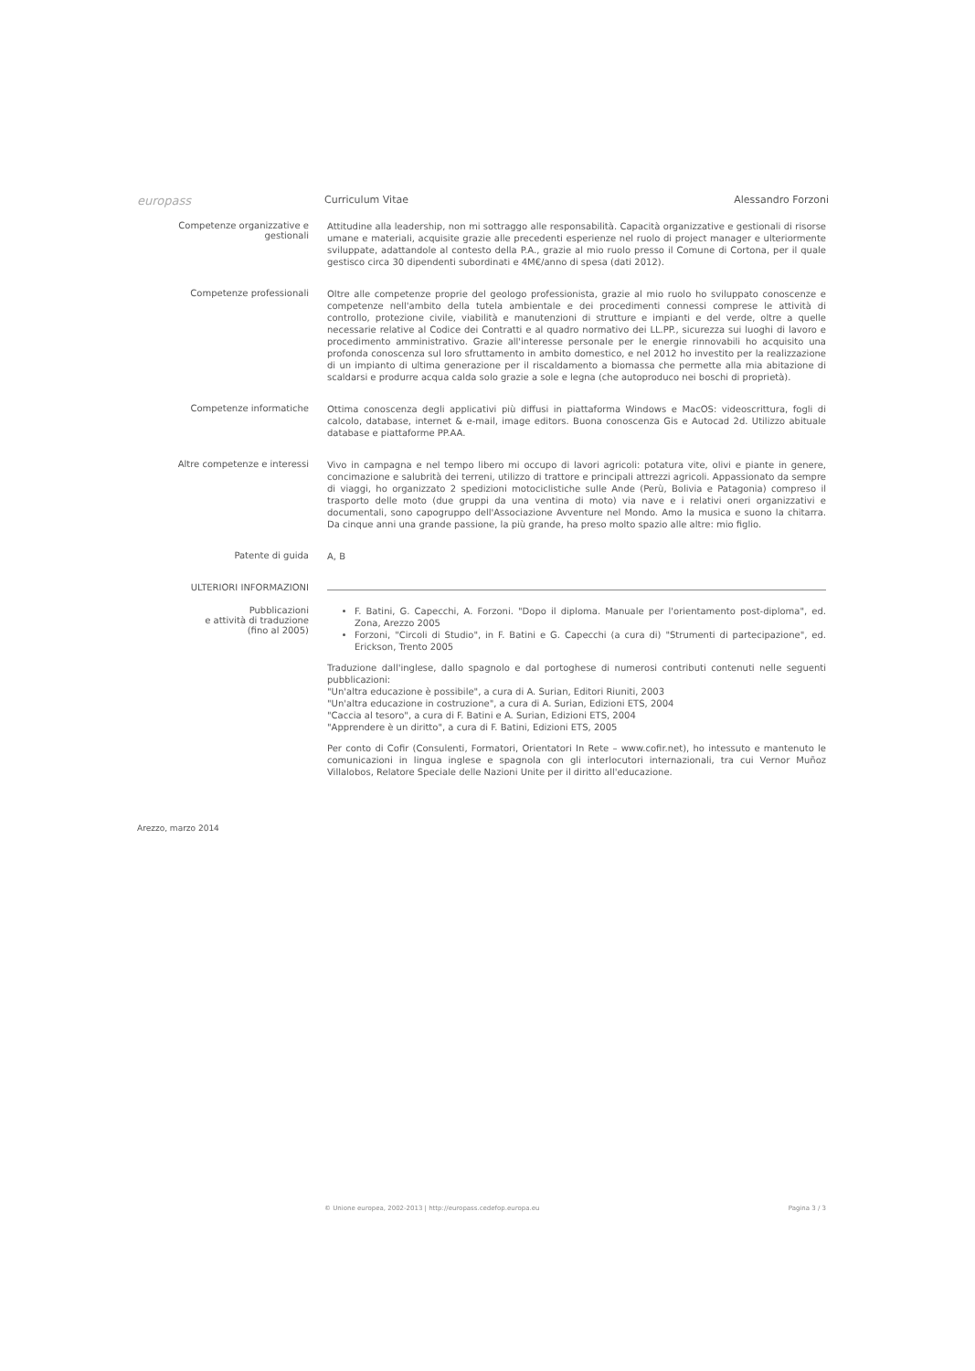europass
Curriculum Vitae Alessandro Forzoni
Competenze organizzative e gestionali
Attitudine alla leadership, non mi sottraggo alle responsabilità. Capacità organizzative e gestionali di risorse umane e materiali, acquisite grazie alle precedenti esperienze nel ruolo di project manager e ulteriormente sviluppate, adattandole al contesto della P.A., grazie al mio ruolo presso il Comune di Cortona, per il quale gestisco circa 30 dipendenti subordinati e 4M€/anno di spesa (dati 2012).
Competenze professionali
Oltre alle competenze proprie del geologo professionista, grazie al mio ruolo ho sviluppato conoscenze e competenze nell'ambito della tutela ambientale e dei procedimenti connessi comprese le attività di controllo, protezione civile, viabilità e manutenzioni di strutture e impianti e del verde, oltre a quelle necessarie relative al Codice dei Contratti e al quadro normativo dei LL.PP., sicurezza sui luoghi di lavoro e procedimento amministrativo. Grazie all'interesse personale per le energie rinnovabili ho acquisito una profonda conoscenza sul loro sfruttamento in ambito domestico, e nel 2012 ho investito per la realizzazione di un impianto di ultima generazione per il riscaldamento a biomassa che permette alla mia abitazione di scaldarsi e produrre acqua calda solo grazie a sole e legna (che autoproduco nei boschi di proprietà).
Competenze informatiche
Ottima conoscenza degli applicativi più diffusi in piattaforma Windows e MacOS: videoscrittura, fogli di calcolo, database, internet & e-mail, image editors. Buona conoscenza Gis e Autocad 2d. Utilizzo abituale database e piattaforme PP.AA.
Altre competenze e interessi
Vivo in campagna e nel tempo libero mi occupo di lavori agricoli: potatura vite, olivi e piante in genere, concimazione e salubrità dei terreni, utilizzo di trattore e principali attrezzi agricoli. Appassionato da sempre di viaggi, ho organizzato 2 spedizioni motociclistiche sulle Ande (Perù, Bolivia e Patagonia) compreso il trasporto delle moto (due gruppi da una ventina di moto) via nave e i relativi oneri organizzativi e documentali, sono capogruppo dell'Associazione Avventure nel Mondo. Amo la musica e suono la chitarra. Da cinque anni una grande passione, la più grande, ha preso molto spazio alle altre: mio figlio.
Patente di guida
A, B
ULTERIORI INFORMAZIONI
Pubblicazioni
e attività di traduzione
(fino al 2005)
F. Batini, G. Capecchi, A. Forzoni. "Dopo il diploma. Manuale per l'orientamento post-diploma", ed. Zona, Arezzo 2005
Forzoni, "Circoli di Studio", in F. Batini e G. Capecchi (a cura di) "Strumenti di partecipazione", ed. Erickson, Trento 2005
Traduzione dall'inglese, dallo spagnolo e dal portoghese di numerosi contributi contenuti nelle seguenti pubblicazioni:
"Un'altra educazione è possibile", a cura di A. Surian, Editori Riuniti, 2003
"Un'altra educazione in costruzione", a cura di A. Surian, Edizioni ETS, 2004
"Caccia al tesoro", a cura di F. Batini e A. Surian, Edizioni ETS, 2004
"Apprendere è un diritto", a cura di F. Batini, Edizioni ETS, 2005
Per conto di Cofir (Consulenti, Formatori, Orientatori In Rete – www.cofir.net), ho intessuto e mantenuto le comunicazioni in lingua inglese e spagnola con gli interlocutori internazionali, tra cui Vernor Muñoz Villalobos, Relatore Speciale delle Nazioni Unite per il diritto all'educazione.
Arezzo, marzo 2014
© Unione europea, 2002-2013 | http://europass.cedefop.europa.eu Pagina 3 / 3